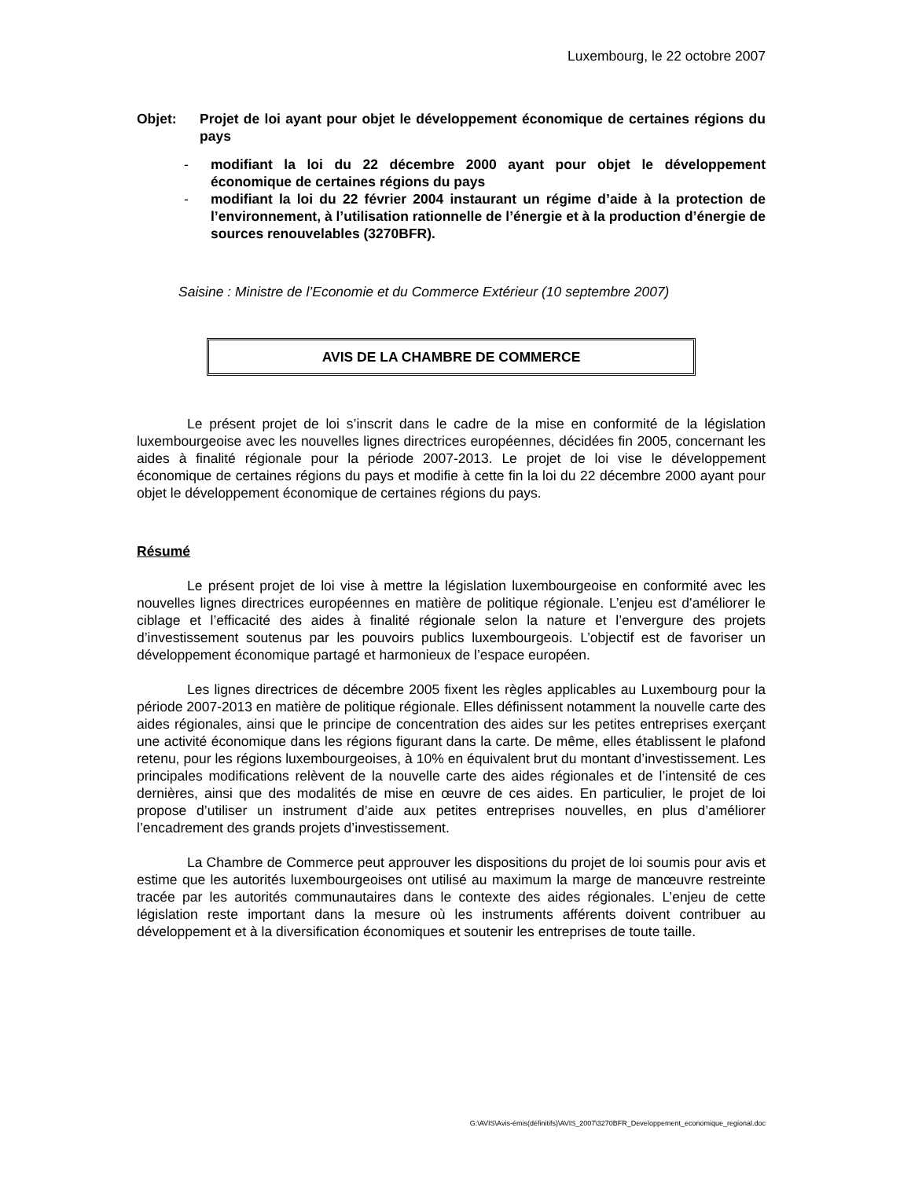Luxembourg, le 22 octobre 2007
Objet: Projet de loi ayant pour objet le développement économique de certaines régions du pays
- modifiant la loi du 22 décembre 2000 ayant pour objet le développement économique de certaines régions du pays
- modifiant la loi du 22 février 2004 instaurant un régime d’aide à la protection de l’environnement, à l’utilisation rationnelle de l’énergie et à la production d’énergie de sources renouvelables (3270BFR).
Saisine : Ministre de l’Economie et du Commerce Extérieur (10 septembre 2007)
AVIS DE LA CHAMBRE DE COMMERCE
Le présent projet de loi s’inscrit dans le cadre de la mise en conformité de la législation luxembourgeoise avec les nouvelles lignes directrices européennes, décidées fin 2005, concernant les aides à finalité régionale pour la période 2007-2013. Le projet de loi vise le développement économique de certaines régions du pays et modifie à cette fin la loi du 22 décembre 2000 ayant pour objet le développement économique de certaines régions du pays.
Résumé
Le présent projet de loi vise à mettre la législation luxembourgeoise en conformité avec les nouvelles lignes directrices européennes en matière de politique régionale. L’enjeu est d’améliorer le ciblage et l’efficacité des aides à finalité régionale selon la nature et l’envergure des projets d’investissement soutenus par les pouvoirs publics luxembourgeois. L’objectif est de favoriser un développement économique partagé et harmonieux de l’espace européen.
Les lignes directrices de décembre 2005 fixent les règles applicables au Luxembourg pour la période 2007-2013 en matière de politique régionale. Elles définissent notamment la nouvelle carte des aides régionales, ainsi que le principe de concentration des aides sur les petites entreprises exerçant une activité économique dans les régions figurant dans la carte. De même, elles établissent le plafond retenu, pour les régions luxembourgeoises, à 10% en équivalent brut du montant d’investissement. Les principales modifications relèvent de la nouvelle carte des aides régionales et de l’intensité de ces dernières, ainsi que des modalités de mise en œuvre de ces aides. En particulier, le projet de loi propose d’utiliser un instrument d’aide aux petites entreprises nouvelles, en plus d’améliorer l’encadrement des grands projets d’investissement.
La Chambre de Commerce peut approuver les dispositions du projet de loi soumis pour avis et estime que les autorités luxembourgeoises ont utilisé au maximum la marge de manœuvre restreinte tracée par les autorités communautaires dans le contexte des aides régionales. L’enjeu de cette législation reste important dans la mesure où les instruments afférents doivent contribuer au développement et à la diversification économiques et soutenir les entreprises de toute taille.
G:\AVIS\Avis-émis(définitifs)\AVIS_2007\3270BFR_Developpement_economique_regional.doc